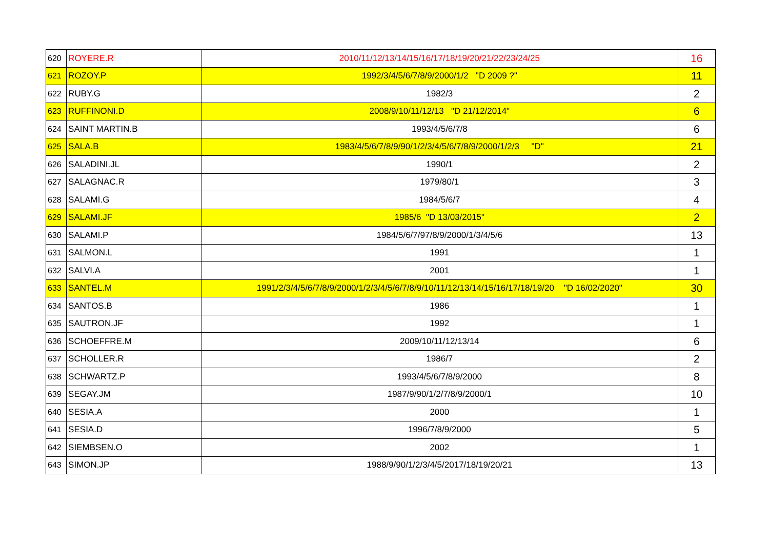| 620 | ROYERE.R | 2010/11/12/13/14/15/16/17/18/19/20/21/22/23/24/25 | 16 |
| 621 | ROZOY.P | 1992/3/4/5/6/7/8/9/2000/1/2 "D 2009 ?" | 11 |
| 622 | RUBY.G | 1982/3 | 2 |
| 623 | RUFFINONI.D | 2008/9/10/11/12/13 "D 21/12/2014" | 6 |
| 624 | SAINT MARTIN.B | 1993/4/5/6/7/8 | 6 |
| 625 | SALA.B | 1983/4/5/6/7/8/9/90/1/2/3/4/5/6/7/8/9/2000/1/2/3 "D" | 21 |
| 626 | SALADINI.JL | 1990/1 | 2 |
| 627 | SALAGNAC.R | 1979/80/1 | 3 |
| 628 | SALAMI.G | 1984/5/6/7 | 4 |
| 629 | SALAMI.JF | 1985/6 "D 13/03/2015" | 2 |
| 630 | SALAMI.P | 1984/5/6/7/97/8/9/2000/1/3/4/5/6 | 13 |
| 631 | SALMON.L | 1991 | 1 |
| 632 | SALVI.A | 2001 | 1 |
| 633 | SANTEL.M | 1991/2/3/4/5/6/7/8/9/2000/1/2/3/4/5/6/7/8/9/10/11/12/13/14/15/16/17/18/19/20 "D 16/02/2020" | 30 |
| 634 | SANTOS.B | 1986 | 1 |
| 635 | SAUTRON.JF | 1992 | 1 |
| 636 | SCHOEFFRE.M | 2009/10/11/12/13/14 | 6 |
| 637 | SCHOLLER.R | 1986/7 | 2 |
| 638 | SCHWARTZ.P | 1993/4/5/6/7/8/9/2000 | 8 |
| 639 | SEGAY.JM | 1987/9/90/1/2/7/8/9/2000/1 | 10 |
| 640 | SESIA.A | 2000 | 1 |
| 641 | SESIA.D | 1996/7/8/9/2000 | 5 |
| 642 | SIEMBSEN.O | 2002 | 1 |
| 643 | SIMON.JP | 1988/9/90/1/2/3/4/5/2017/18/19/20/21 | 13 |